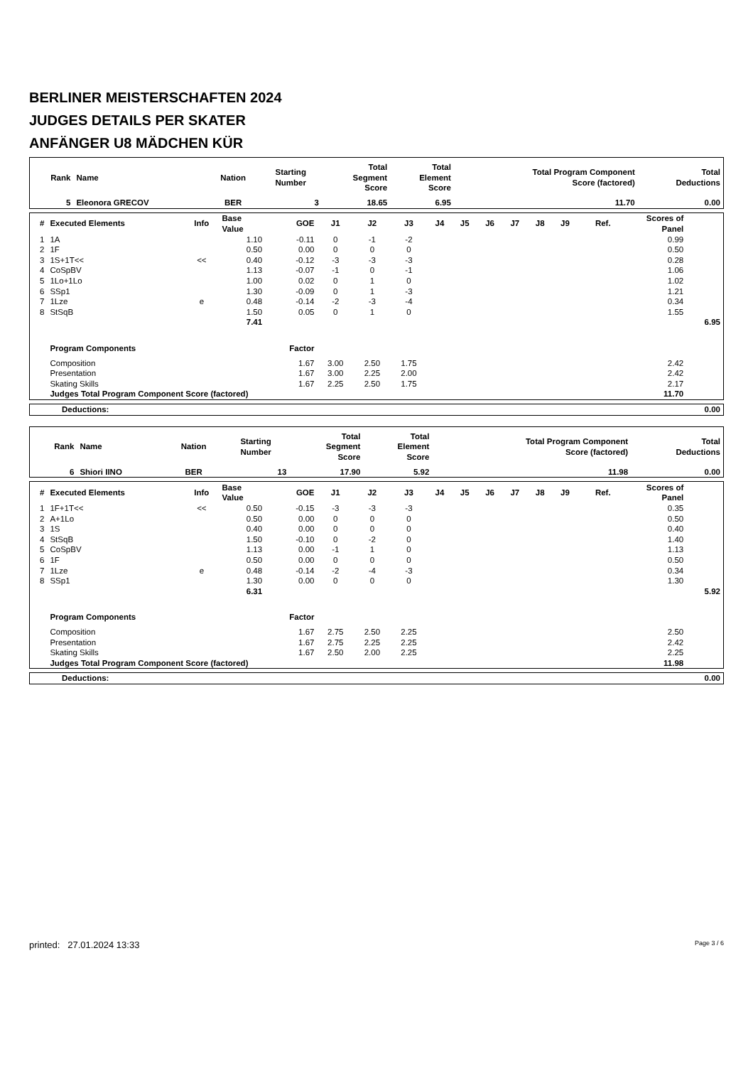BERLINER MEISTERSCHAFTEN 2024
JUDGES DETAILS PER SKATER
ANFÄNGER U8 MÄDCHEN KÜR
| Rank | Name | Nation | Starting Number | Total Segment Score | Total Element Score | Total Program Component Score (factored) | Total Deductions |
| --- | --- | --- | --- | --- | --- | --- | --- |
| 5 | Eleonora GRECOV | BER | 3 | 18.65 | 6.95 | 11.70 | 0.00 |
| # | Executed Elements | Info | Base Value | GOE | J1 | J2 | J3 | J4 | J5 | J6 | J7 | J8 | J9 | Ref. | Scores of Panel | |
| --- | --- | --- | --- | --- | --- | --- | --- | --- | --- | --- | --- | --- | --- | --- | --- | --- |
| 1 | 1A | | 1.10 | -0.11 | 0 | -1 | -2 | | | | | | | | 0.99 | |
| 2 | 1F | | 0.50 | 0.00 | 0 | 0 | 0 | | | | | | | | 0.50 | |
| 3 | 1S+1T<< | << | 0.40 | -0.12 | -3 | -3 | -3 | | | | | | | | 0.28 | |
| 4 | CoSpBV | | 1.13 | -0.07 | -1 | 0 | -1 | | | | | | | | 1.06 | |
| 5 | 1Lo+1Lo | | 1.00 | 0.02 | 0 | 1 | 0 | | | | | | | | 1.02 | |
| 6 | SSp1 | | 1.30 | -0.09 | 0 | 1 | -3 | | | | | | | | 1.21 | |
| 7 | 1Lze | e | 0.48 | -0.14 | -2 | -3 | -4 | | | | | | | | 0.34 | |
| 8 | StSqB | | 1.50 | 0.05 | 0 | 1 | 0 | | | | | | | | 1.55 | |
| | | | 7.41 | | | | | | | | | | | | | 6.95 |
| | Program Components | | | Factor | | | | | | | | | | | | |
| | Composition | | | 1.67 | 3.00 | 2.50 | 1.75 | | | | | | | | 2.42 | |
| | Presentation | | | 1.67 | 3.00 | 2.25 | 2.00 | | | | | | | | 2.42 | |
| | Skating Skills | | | 1.67 | 2.25 | 2.50 | 1.75 | | | | | | | | 2.17 | |
| | Judges Total Program Component Score (factored) | | | | | | | | | | | | | | 11.70 | |
| Deductions: | 0.00 |
| Rank | Name | Nation | Starting Number | Total Segment Score | Total Element Score | Total Program Component Score (factored) | Total Deductions |
| --- | --- | --- | --- | --- | --- | --- | --- |
| 6 | Shiori IINO | BER | 13 | 17.90 | 5.92 | 11.98 | 0.00 |
| # | Executed Elements | Info | Base Value | GOE | J1 | J2 | J3 | J4 | J5 | J6 | J7 | J8 | J9 | Ref. | Scores of Panel | |
| --- | --- | --- | --- | --- | --- | --- | --- | --- | --- | --- | --- | --- | --- | --- | --- | --- |
| 1 | 1F+1T<< | << | 0.50 | -0.15 | -3 | -3 | -3 | | | | | | | | 0.35 | |
| 2 | A+1Lo | | 0.50 | 0.00 | 0 | 0 | 0 | | | | | | | | 0.50 | |
| 3 | 1S | | 0.40 | 0.00 | 0 | 0 | 0 | | | | | | | | 0.40 | |
| 4 | StSqB | | 1.50 | -0.10 | 0 | -2 | 0 | | | | | | | | 1.40 | |
| 5 | CoSpBV | | 1.13 | 0.00 | -1 | 1 | 0 | | | | | | | | 1.13 | |
| 6 | 1F | | 0.50 | 0.00 | 0 | 0 | 0 | | | | | | | | 0.50 | |
| 7 | 1Lze | e | 0.48 | -0.14 | -2 | -4 | -3 | | | | | | | | 0.34 | |
| 8 | SSp1 | | 1.30 | 0.00 | 0 | 0 | 0 | | | | | | | | 1.30 | |
| | | | 6.31 | | | | | | | | | | | | | 5.92 |
| | Program Components | | | Factor | | | | | | | | | | | | |
| | Composition | | | 1.67 | 2.75 | 2.50 | 2.25 | | | | | | | | 2.50 | |
| | Presentation | | | 1.67 | 2.75 | 2.25 | 2.25 | | | | | | | | 2.42 | |
| | Skating Skills | | | 1.67 | 2.50 | 2.00 | 2.25 | | | | | | | | 2.25 | |
| | Judges Total Program Component Score (factored) | | | | | | | | | | | | | | 11.98 | |
| Deductions: | 0.00 |
printed: 27.01.2024 13:33 Page 3 / 6